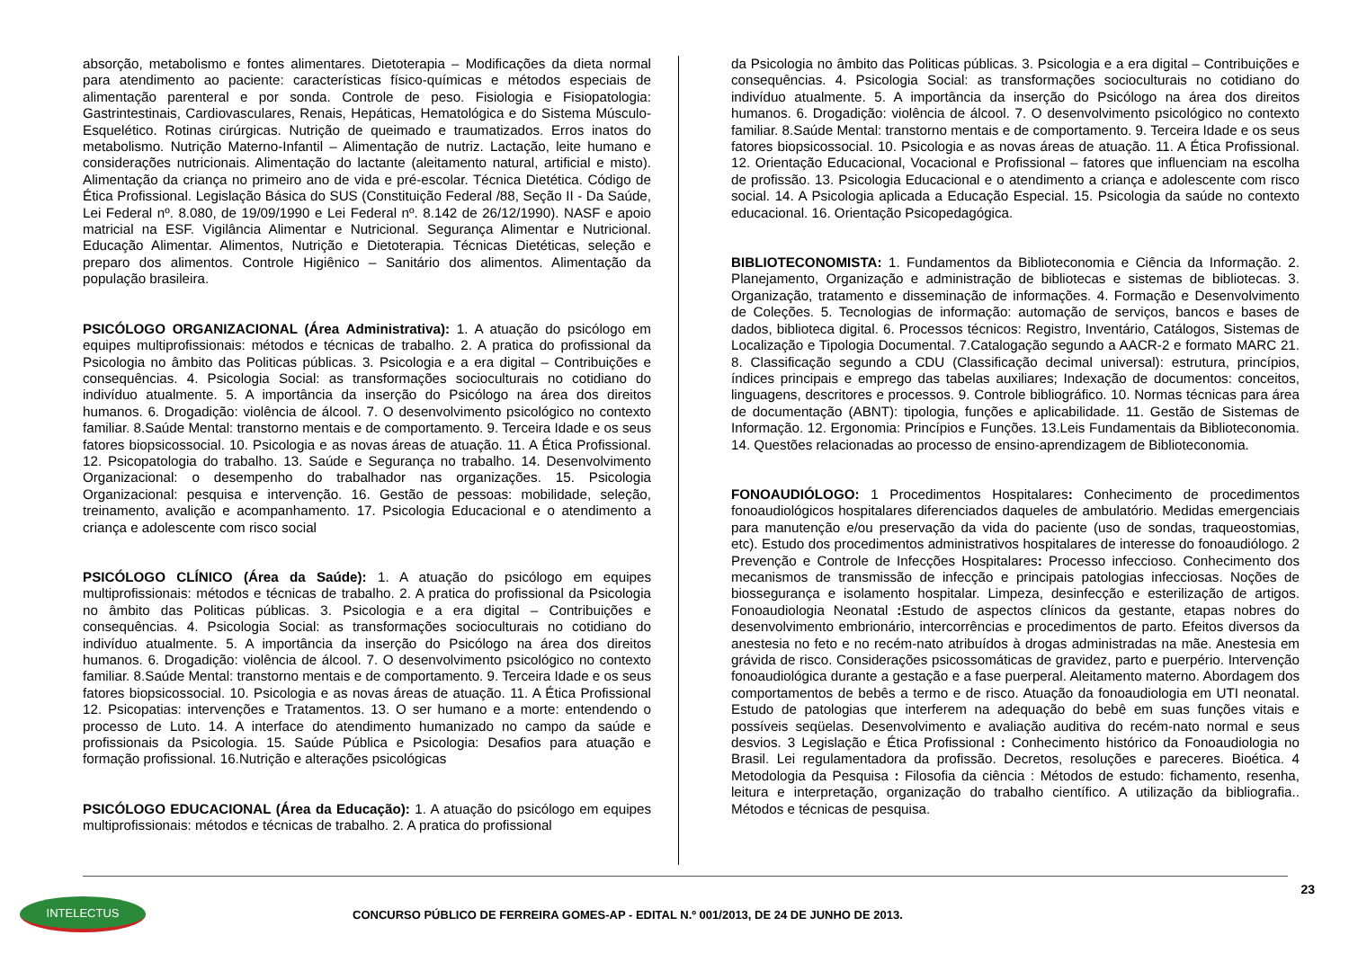absorção, metabolismo e fontes alimentares. Dietoterapia – Modificações da dieta normal para atendimento ao paciente: características físico-químicas e métodos especiais de alimentação parenteral e por sonda. Controle de peso. Fisiologia e Fisiopatologia: Gastrintestinais, Cardiovasculares, Renais, Hepáticas, Hematológica e do Sistema Músculo- Esquelético. Rotinas cirúrgicas. Nutrição de queimado e traumatizados. Erros inatos do metabolismo. Nutrição Materno-Infantil – Alimentação de nutriz. Lactação, leite humano e considerações nutricionais. Alimentação do lactante (aleitamento natural, artificial e misto). Alimentação da criança no primeiro ano de vida e pré-escolar. Técnica Dietética. Código de Ética Profissional. Legislação Básica do SUS (Constituição Federal /88, Seção II - Da Saúde, Lei Federal nº. 8.080, de 19/09/1990 e Lei Federal nº. 8.142 de 26/12/1990). NASF e apoio matricial na ESF. Vigilância Alimentar e Nutricional. Segurança Alimentar e Nutricional. Educação Alimentar. Alimentos, Nutrição e Dietoterapia. Técnicas Dietéticas, seleção e preparo dos alimentos. Controle Higiênico – Sanitário dos alimentos. Alimentação da população brasileira.
PSICÓLOGO ORGANIZACIONAL (Área Administrativa): 1. A atuação do psicólogo em equipes multiprofissionais: métodos e técnicas de trabalho. 2. A pratica do profissional da Psicologia no âmbito das Politicas públicas. 3. Psicologia e a era digital – Contribuições e consequências. 4. Psicologia Social: as transformações socioculturais no cotidiano do indivíduo atualmente. 5. A importância da inserção do Psicólogo na área dos direitos humanos. 6. Drogadição: violência de álcool. 7. O desenvolvimento psicológico no contexto familiar. 8.Saúde Mental: transtorno mentais e de comportamento. 9. Terceira Idade e os seus fatores biopsicossocial. 10. Psicologia e as novas áreas de atuação. 11. A Ética Profissional. 12. Psicopatologia do trabalho. 13. Saúde e Segurança no trabalho. 14. Desenvolvimento Organizacional: o desempenho do trabalhador nas organizações. 15. Psicologia Organizacional: pesquisa e intervenção. 16. Gestão de pessoas: mobilidade, seleção, treinamento, avalição e acompanhamento. 17. Psicologia Educacional e o atendimento a criança e adolescente com risco social
PSICÓLOGO CLÍNICO (Área da Saúde): 1. A atuação do psicólogo em equipes multiprofissionais: métodos e técnicas de trabalho. 2. A pratica do profissional da Psicologia no âmbito das Politicas públicas. 3. Psicologia e a era digital – Contribuições e consequências. 4. Psicologia Social: as transformações socioculturais no cotidiano do indivíduo atualmente. 5. A importância da inserção do Psicólogo na área dos direitos humanos. 6. Drogadição: violência de álcool. 7. O desenvolvimento psicológico no contexto familiar. 8.Saúde Mental: transtorno mentais e de comportamento. 9. Terceira Idade e os seus fatores biopsicossocial. 10. Psicologia e as novas áreas de atuação. 11. A Ética Profissional 12. Psicopatias: intervenções e Tratamentos. 13. O ser humano e a morte: entendendo o processo de Luto. 14. A interface do atendimento humanizado no campo da saúde e profissionais da Psicologia. 15. Saúde Pública e Psicologia: Desafios para atuação e formação profissional. 16.Nutrição e alterações psicológicas
PSICÓLOGO EDUCACIONAL (Área da Educação): 1. A atuação do psicólogo em equipes multiprofissionais: métodos e técnicas de trabalho. 2. A pratica do profissional
da Psicologia no âmbito das Politicas públicas. 3. Psicologia e a era digital – Contribuições e consequências. 4. Psicologia Social: as transformações socioculturais no cotidiano do indivíduo atualmente. 5. A importância da inserção do Psicólogo na área dos direitos humanos. 6. Drogadição: violência de álcool. 7. O desenvolvimento psicológico no contexto familiar. 8.Saúde Mental: transtorno mentais e de comportamento. 9. Terceira Idade e os seus fatores biopsicossocial. 10. Psicologia e as novas áreas de atuação. 11. A Ética Profissional. 12. Orientação Educacional, Vocacional e Profissional – fatores que influenciam na escolha de profissão. 13. Psicologia Educacional e o atendimento a criança e adolescente com risco social. 14. A Psicologia aplicada a Educação Especial. 15. Psicologia da saúde no contexto educacional. 16. Orientação Psicopedagógica.
BIBLIOTECONOMISTA: 1. Fundamentos da Biblioteconomia e Ciência da Informação. 2. Planejamento, Organização e administração de bibliotecas e sistemas de bibliotecas. 3. Organização, tratamento e disseminação de informações. 4. Formação e Desenvolvimento de Coleções. 5. Tecnologias de informação: automação de serviços, bancos e bases de dados, biblioteca digital. 6. Processos técnicos: Registro, Inventário, Catálogos, Sistemas de Localização e Tipologia Documental. 7.Catalogação segundo a AACR-2 e formato MARC 21. 8. Classificação segundo a CDU (Classificação decimal universal): estrutura, princípios, índices principais e emprego das tabelas auxiliares; Indexação de documentos: conceitos, linguagens, descritores e processos. 9. Controle bibliográfico. 10. Normas técnicas para área de documentação (ABNT): tipologia, funções e aplicabilidade. 11. Gestão de Sistemas de Informação. 12. Ergonomia: Princípios e Funções. 13.Leis Fundamentais da Biblioteconomia. 14. Questões relacionadas ao processo de ensino-aprendizagem de Biblioteconomia.
FONOAUDIÓLOGO: 1 Procedimentos Hospitalares: Conhecimento de procedimentos fonoaudiológicos hospitalares diferenciados daqueles de ambulatório. Medidas emergenciais para manutenção e/ou preservação da vida do paciente (uso de sondas, traqueostomias, etc). Estudo dos procedimentos administrativos hospitalares de interesse do fonoaudiólogo. 2 Prevenção e Controle de Infecções Hospitalares: Processo infeccioso. Conhecimento dos mecanismos de transmissão de infecção e principais patologias infecciosas. Noções de biossegurança e isolamento hospitalar. Limpeza, desinfecção e esterilização de artigos. Fonoaudiologia Neonatal : Estudo de aspectos clínicos da gestante, etapas nobres do desenvolvimento embrionário, intercorrências e procedimentos de parto. Efeitos diversos da anestesia no feto e no recém-nato atribuídos à drogas administradas na mãe. Anestesia em grávida de risco. Considerações psicossomáticas de gravidez, parto e puerpério. Intervenção fonoaudiológica durante a gestação e a fase puerperal. Aleitamento materno. Abordagem dos comportamentos de bebês a termo e de risco. Atuação da fonoaudiologia em UTI neonatal. Estudo de patologias que interferem na adequação do bebê em suas funções vitais e possíveis seqüelas. Desenvolvimento e avaliação auditiva do recém-nato normal e seus desvios. 3 Legislação e Ética Profissional : Conhecimento histórico da Fonoaudiologia no Brasil. Lei regulamentadora da profissão. Decretos, resoluções e pareceres. Bioética. 4 Metodologia da Pesquisa : Filosofia da ciência : Métodos de estudo: fichamento, resenha, leitura e interpretação, organização do trabalho científico. A utilização da bibliografia.. Métodos e técnicas de pesquisa.
23
INTELECTUS
CONCURSO PÚBLICO DE FERREIRA GOMES-AP - EDITAL N.º 001/2013, DE 24 DE JUNHO DE 2013.